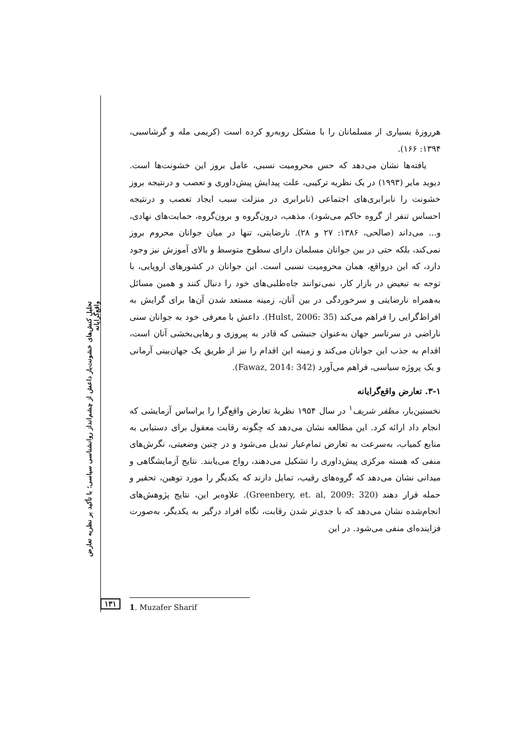هرروزهٔ بسیاری از مسلمانان را با مشکل روبه‌رو کرده است (کریمی مله و گرشاسبی، ۱۳۹۴: ۱۶۶).
یافته‌ها نشان می‌دهد که حس محرومیت نسبی، عامل بروز این خشونت‌ها است. دیوید مایر (۱۹۹۳) در یک نظریه ترکیبی، علت پیدایش پیش‌داوری و تعصب و درنتیجه بروز خشونت را نابرابری‌های اجتماعی (نابرابری در منزلت سبب ایجاد تعصب و درنتیجه احساس تنفر از گروه حاکم می‌شود)، مذهب، درون‌گروه و برون‌گروه، حمایت‌های نهادی، و... می‌داند (صالحی، ۱۳۸۶: ۲۷ و ۲۸). نارضایتی، تنها در میان جوانان محروم بروز نمی‌کند، بلکه حتی در بین جوانان مسلمان دارای سطوح متوسط و بالای آموزش نیز وجود دارد، که این درواقع، همان محرومیت نسبی است. این جوانان در کشورهای اروپایی، با توجه به تبعیض در بازار کار، نمی‌توانند جاه‌طلبی‌های خود را دنبال کنند و همین مسائل به‌همراه نارضایتی و سرخوردگی در بین آنان، زمینه مستعد شدن آن‌ها برای گرایش به افراط‌گرایی را فراهم می‌کند (Hulst, 2006: 35). داعش با معرفی خود به جوانان سنی ناراضی در سرتاسر جهان به‌عنوان جنبشی که قادر به پیروزی و رهایی‌بخشی آنان است، اقدام به جذب این جوانان می‌کند و زمینه این اقدام را نیز از طریق یک جهان‌بینی آرمانی و یک پروژه سیاسی، فراهم می‌آورد (Fawaz, 2014: 342).
۳-۱. تعارض واقع‌گرایانه
نخستین‌بار، مظفر شریف<sup>۱</sup> در سال ۱۹۵۴ نظریهٔ تعارض واقع‌گرا را براساس آزمایشی که انجام داد ارائه کرد. این مطالعه نشان می‌دهد که چگونه رقابت معقول برای دستیابی به منابع کمیاب، به‌سرعت به تعارض تمام‌عیار تبدیل می‌شود و در چنین وضعیتی، نگرش‌های منفی که هسته مرکزی پیش‌داوری را تشکیل می‌دهند، رواج می‌یابند. نتایج آزمایشگاهی و میدانی نشان می‌دهد که گروه‌های رقیب، تمایل دارند که یکدیگر را مورد توهین، تحقیر و حمله قرار دهند (Greenbery, et. al, 2009: 320). علاوه‌بر این، نتایج پژوهش‌های انجام‌شده نشان می‌دهد که با جدی‌تر شدن رقابت، نگاه افراد درگیر به یکدیگر، به‌صورت فزاینده‌ای منفی می‌شود. در این
تحلیل کنش‌های خشونت‌بار داعش از چشم‌انداز روانشناسی سیاسی؛ با تأکید بر نظریه تعارض واقع‌گرایانه
۱۳۱ 1. Muzafer Sharif